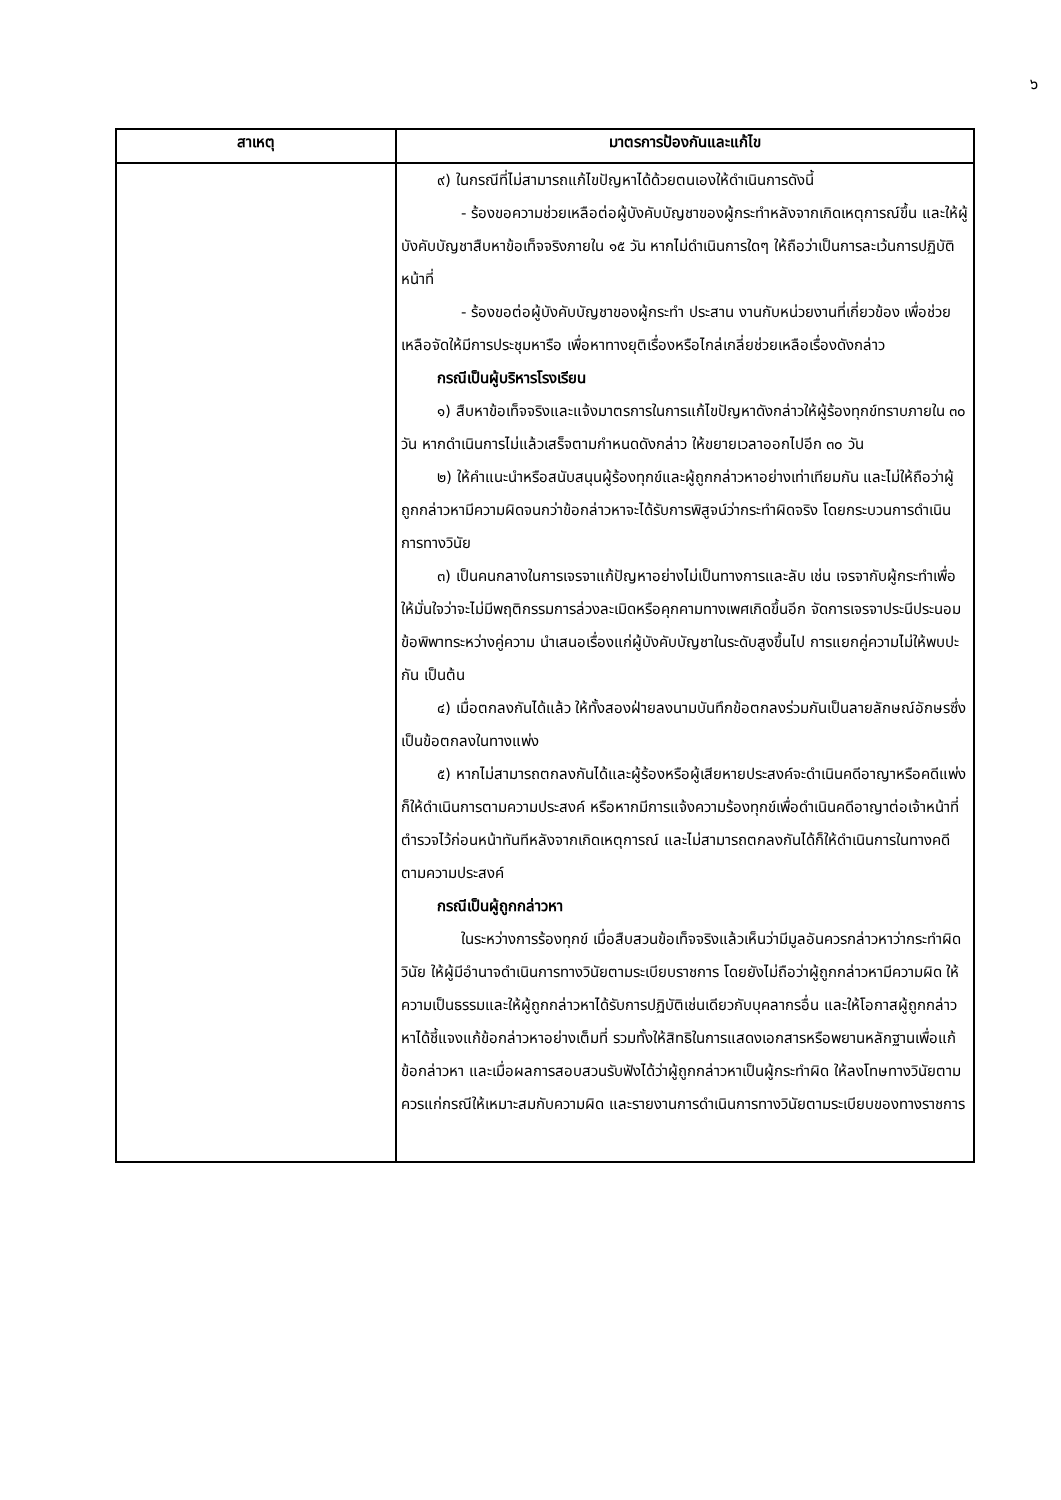๖
| สาเหตุ | มาตรการป้องกันและแก้ไข |
| --- | --- |
| | ๙) ในกรณีที่ไม่สามารถแก้ไขปัญหาได้ด้วยตนเองให้ดำเนินการดังนี้ - ร้องขอความช่วยเหลือต่อผู้บังคับบัญชาของผู้กระทำหลังจากเกิดเหตุการณ์ขึ้น และให้ผู้บังคับบัญชาสืบหาข้อเท็จจริงภายใน ๑๕ วัน หากไม่ดำเนินการใดๆ ให้ถือว่าเป็นการละเว้นการปฏิบัติหน้าที่ - ร้องขอต่อผู้บังคับบัญชาของผู้กระทำ ประสาน งานกับหน่วยงานที่เกี่ยวข้อง เพื่อช่วยเหลือจัดให้มีการประชุมหารือ เพื่อหาทางยุติเรื่องหรือไกล่เกลี่ยช่วยเหลือเรื่องดังกล่าว กรณีเป็นผู้บริหารโรงเรียน ๑) สืบหาข้อเท็จจริงและแจ้งมาตรการในการแก้ไขปัญหาดังกล่าวให้ผู้ร้องทุกข์ทราบภายใน ๓๐ วัน หากดำเนินการไม่แล้วเสร็จตามกำหนดดังกล่าว ให้ขยายเวลาออกไปอีก ๓๐ วัน ๒) ให้คำแนะนำหรือสนับสนุนผู้ร้องทุกข์และผู้ถูกกล่าวหาอย่างเท่าเทียมกัน และไม่ให้ถือว่าผู้ถูกกล่าวหามีความผิดจนกว่าข้อกล่าวหาจะได้รับการพิสูจน์ว่ากระทำผิดจริง โดยกระบวนการดำเนินการทางวินัย ๓) เป็นคนกลางในการเจรจาแก้ปัญหาอย่างไม่เป็นทางการและลับ เช่น เจรจากับผู้กระทำเพื่อให้มั่นใจว่าจะไม่มีพฤติกรรมการล่วงละเมิดหรือคุกคามทางเพศเกิดขึ้นอีก จัดการเจรจาประนีประนอมข้อพิพาทระหว่างคู่ความ นำเสนอเรื่องแก่ผู้บังคับบัญชาในระดับสูงขึ้นไป การแยกคู่ความไม่ให้พบปะกัน เป็นต้น ๔) เมื่อตกลงกันได้แล้ว ให้ทั้งสองฝ่ายลงนามบันทึกข้อตกลงร่วมกันเป็นลายลักษณ์อักษรซึ่งเป็นข้อตกลงในทางแพ่ง ๕) หากไม่สามารถตกลงกันได้และผู้ร้องหรือผู้เสียหายประสงค์จะดำเนินคดีอาญาหรือคดีแพ่งก็ให้ดำเนินการตามความประสงค์ หรือหากมีการแจ้งความร้องทุกข์เพื่อดำเนินคดีอาญาต่อเจ้าหน้าที่ตำรวจไว้ก่อนหน้าทันทีหลังจากเกิดเหตุการณ์ และไม่สามารถตกลงกันได้ก็ให้ดำเนินการในทางคดีตามความประสงค์ กรณีเป็นผู้ถูกกล่าวหา ในระหว่างการร้องทุกข์ เมื่อสืบสวนข้อเท็จจริงแล้วเห็นว่ามีมูลอันควรกล่าวหาว่ากระทำผิดวินัย ให้ผู้มีอำนาจดำเนินการทางวินัยตามระเบียบราชการ โดยยังไม่ถือว่าผู้ถูกกล่าวหามีความผิด ให้ความเป็นธรรมและให้ผู้ถูกกล่าวหาได้รับการปฏิบัติเช่นเดียวกับบุคลากรอื่น และให้โอกาสผู้ถูกกล่าวหาได้ชี้แจงแก้ข้อกล่าวหาอย่างเต็มที่ รวมทั้งให้สิทธิในการแสดงเอกสารหรือพยานหลักฐานเพื่อแก้ข้อกล่าวหา และเมื่อผลการสอบสวนรับฟังได้ว่าผู้ถูกกล่าวหาเป็นผู้กระทำผิด ให้ลงโทษทางวินัยตามควรแก่กรณีให้เหมาะสมกับความผิด และรายงานการดำเนินการทางวินัยตามระเบียบของทางราชการ |